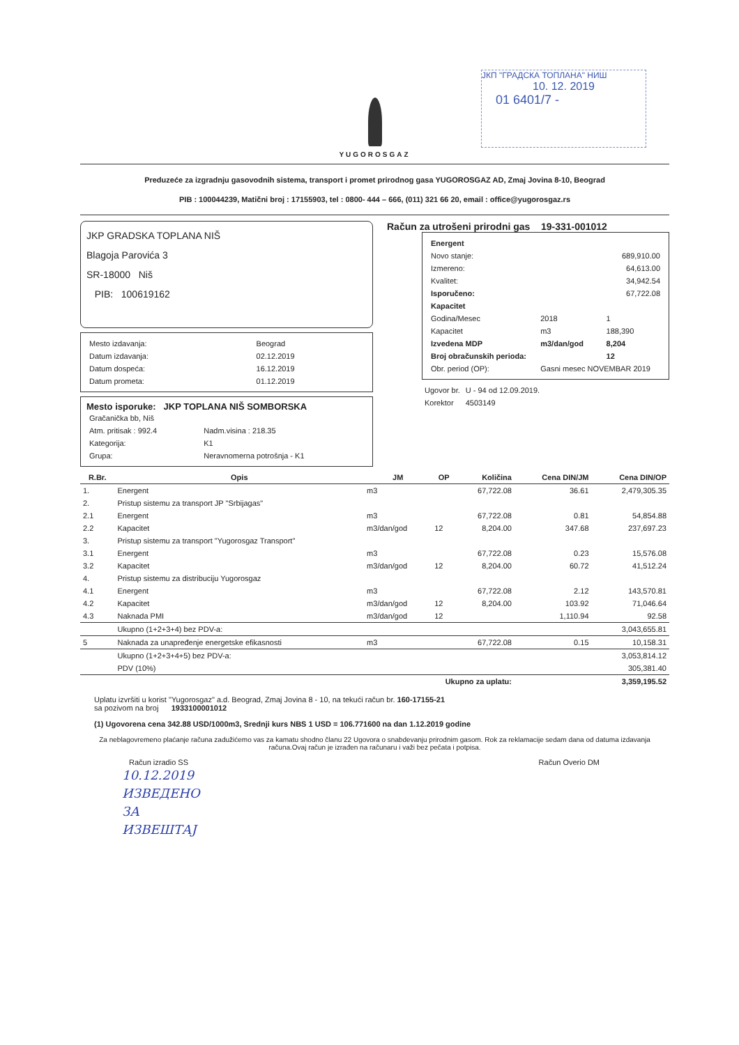ЈКП "ГРАДСКА ТОПЛАНА" НИШ
10. 12. 2019
01 6401/7 -
YUGOROSGAZ
Preduzeće za izgradnju gasovodnih sistema, transport i promet prirodnog gasa YUGOROSGAZ AD, Zmaj Jovina 8-10, Beograd
PIB : 100044239, Matični broj : 17155903, tel : 0800- 444 – 666, (011) 321 66 20, email : office@yugorosgaz.rs
JKP GRADSKA TOPLANA NIŠ
Blagoja Parovića 3
SR-18000 Niš
PIB: 100619162
| Mesto izdavanja: | Beograd |
| Datum izdavanja: | 02.12.2019 |
| Datum dospeća: | 16.12.2019 |
| Datum prometa: | 01.12.2019 |
Mesto isporuke: JKP TOPLANA NIŠ SOMBORSKA
| Gračanička bb, Niš | |
| Atm. pritisak : 992.4 | Nadm.visina : 218.35 |
| Kategorija: | K1 |
| Grupa: | Neravnomerna potrošnja - K1 |
Račun za utrošeni prirodni gas 19-331-001012
| Energent | | |
| --- | --- | --- |
| Novo stanje: | | 689,910.00 |
| Izmereno: | | 64,613.00 |
| Kvalitet: | | 34,942.54 |
| Isporučeno: | | 67,722.08 |
| Kapacitet | | |
| Godina/Mesec | 2018 | 1 |
| Kapacitet | m3 | 188,390 |
| Izvedena MDP | m3/dan/god | 8,204 |
| Broj obračunskih perioda: | | 12 |
| Obr. period (OP): | Gasni mesec NOVEMBAR 2019 | |
| Ugovor br. | U - 94 od 12.09.2019. |
| Korektor | 4503149 |
| R.Br. | Opis | JM | OP | Količina | Cena DIN/JM | Cena DIN/OP |
| --- | --- | --- | --- | --- | --- | --- |
| 1. | Energent | m3 | | 67,722.08 | 36.61 | 2,479,305.35 |
| 2. | Pristup sistemu za transport JP "Srbijagas" | | | | | |
| 2.1 | Energent | m3 | | 67,722.08 | 0.81 | 54,854.88 |
| 2.2 | Kapacitet | m3/dan/god | 12 | 8,204.00 | 347.68 | 237,697.23 |
| 3. | Pristup sistemu za transport "Yugorosgaz Transport" | | | | | |
| 3.1 | Energent | m3 | | 67,722.08 | 0.23 | 15,576.08 |
| 3.2 | Kapacitet | m3/dan/god | 12 | 8,204.00 | 60.72 | 41,512.24 |
| 4. | Pristup sistemu za distribuciju Yugorosgaz | | | | | |
| 4.1 | Energent | m3 | | 67,722.08 | 2.12 | 143,570.81 |
| 4.2 | Kapacitet | m3/dan/god | 12 | 8,204.00 | 103.92 | 71,046.64 |
| 4.3 | Naknada PMI | m3/dan/god | 12 | | 1,110.94 | 92.58 |
| | Ukupno (1+2+3+4) bez PDV-a: | | | | | 3,043,655.81 |
| 5 | Naknada za unapređenje energetske efikasnosti | m3 | | 67,722.08 | 0.15 | 10,158.31 |
| | Ukupno (1+2+3+4+5) bez PDV-a: | | | | | 3,053,814.12 |
| | PDV (10%) | | | | | 305,381.40 |
| Ukupno za uplatu: | | | | | | 3,359,195.52 |
Uplatu izvršiti u korist "Yugorosgaz" a.d. Beograd, Zmaj Jovina 8 - 10, na tekući račun br. 160-17155-21
sa pozivom na broj 1933100001012
(1) Ugovorena cena 342.88 USD/1000m3, Srednji kurs NBS 1 USD = 106.771600 na dan 1.12.2019 godine
Za neblagovremeno plaćanje računa zadužićemo vas za kamatu shodno članu 22 Ugovora o snabdevanju prirodnim gasom. Rok za reklamacije sedam dana od datuma izdavanja računa.Ovaj račun je izrađen na računaru i važi bez pečata i potpisa.
Račun izradio SS Račun Overio DM
10.12.2019
ИЗВЕДЕНО
ЗА
ИЗВЕШТАЈ